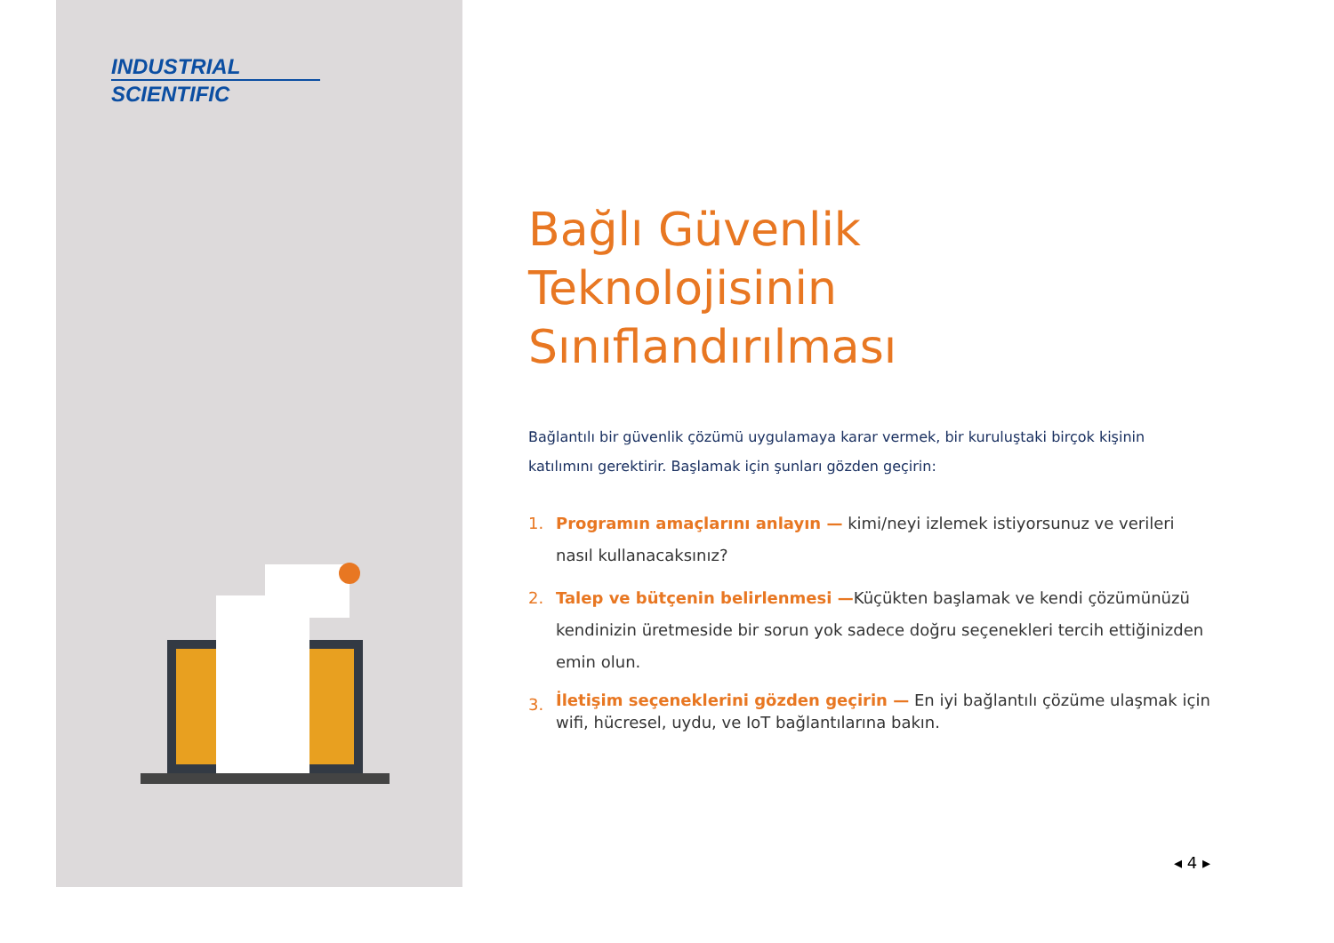INDUSTRIAL
SCIENTIFIC
Bağlı Güvenlik
Teknolojisinin
Sınıflandırılması
Bağlantılı bir güvenlik çözümü uygulamaya karar vermek, bir kuruluştaki birçok kişinin katılımını gerektirir. Başlamak için şunları gözden geçirin:
1. Programın amaçlarını anlayın — kimi/neyi izlemek istiyorsunuz ve verileri nasıl kullanacaksınız?
2. Talep ve bütçenin belirlenmesi —Küçükten başlamak ve kendi çözümünüzü kendinizin üretmeside bir sorun yok sadece doğru seçenekleri tercih ettiğinizden emin olun.
3. İletişim seçeneklerini gözden geçirin — En iyi bağlantılı çözüme ulaşmak için wifi, hücresel, uydu, ve IoT bağlantılarına bakın.
◂ 4 ▸